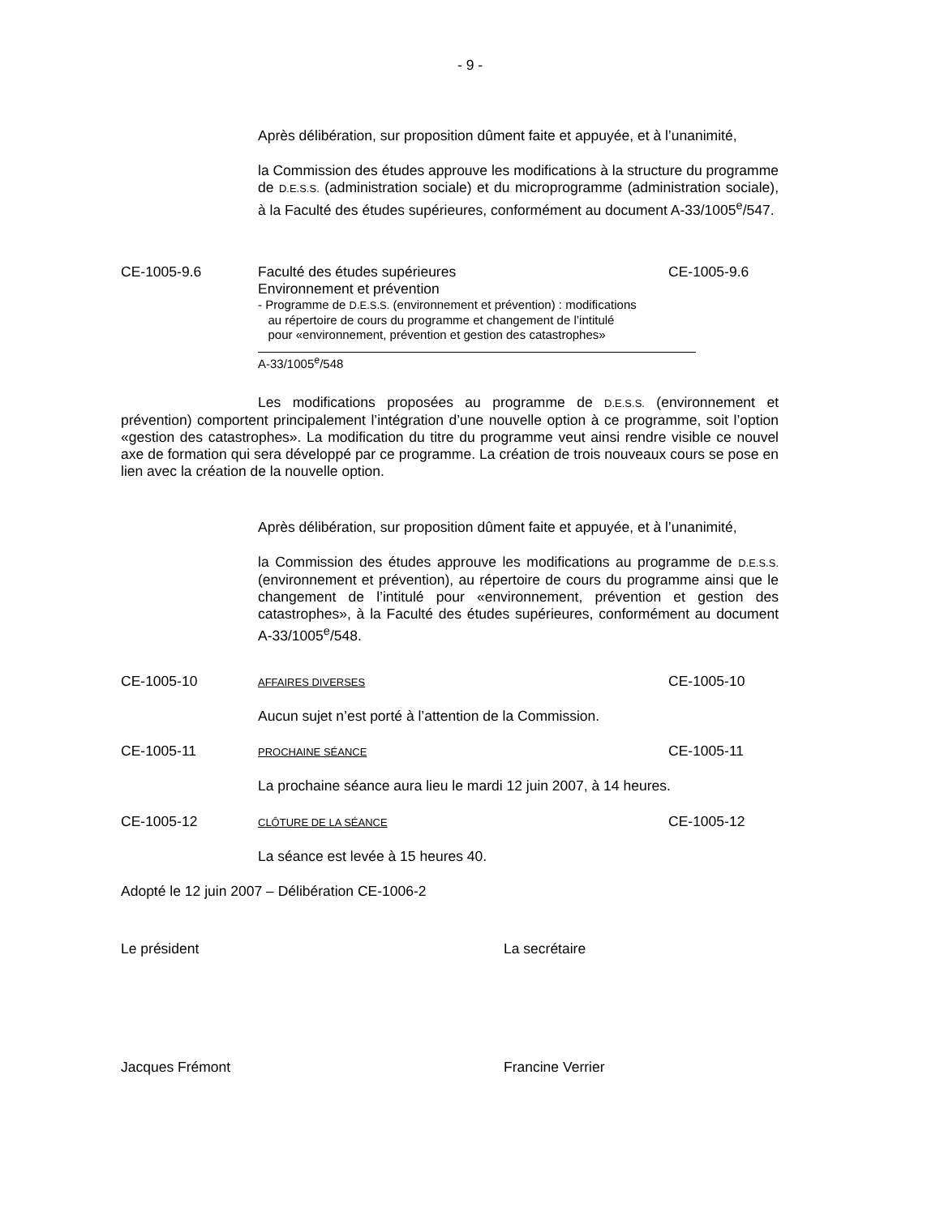- 9 -
Après délibération, sur proposition dûment faite et appuyée, et à l’unanimité,
la Commission des études approuve les modifications à la structure du programme de D.E.S.S. (administration sociale) et du microprogramme (administration sociale), à la Faculté des études supérieures, conformément au document A-33/1005<sup>e</sup>/547.
CE-1005-9.6 Faculté des études supérieures
Environnement et prévention
- Programme de D.E.S.S. (environnement et prévention) : modifications
au répertoire de cours du programme et changement de l’intitulé
pour «environnement, prévention et gestion des catastrophes»
A-33/1005<sup>e</sup>/548
CE-1005-9.6
Les modifications proposées au programme de D.E.S.S. (environnement et prévention) comportent principalement l’intégration d’une nouvelle option à ce programme, soit l’option «gestion des catastrophes». La modification du titre du programme veut ainsi rendre visible ce nouvel axe de formation qui sera développé par ce programme. La création de trois nouveaux cours se pose en lien avec la création de la nouvelle option.
Après délibération, sur proposition dûment faite et appuyée, et à l’unanimité,
la Commission des études approuve les modifications au programme de D.E.S.S. (environnement et prévention), au répertoire de cours du programme ainsi que le changement de l’intitulé pour «environnement, prévention et gestion des catastrophes», à la Faculté des études supérieures, conformément au document A-33/1005<sup>e</sup>/548.
CE-1005-10
AFFAIRES DIVERSES
CE-1005-10
Aucun sujet n’est porté à l’attention de la Commission.
CE-1005-11
PROCHAINE SÉANCE
CE-1005-11
La prochaine séance aura lieu le mardi 12 juin 2007, à 14 heures.
CE-1005-12
CLÔTURE DE LA SÉANCE
CE-1005-12
La séance est levée à 15 heures 40.
Adopté le 12 juin 2007 – Délibération CE-1006-2
Le président La secrétaire
Jacques Frémont Francine Verrier